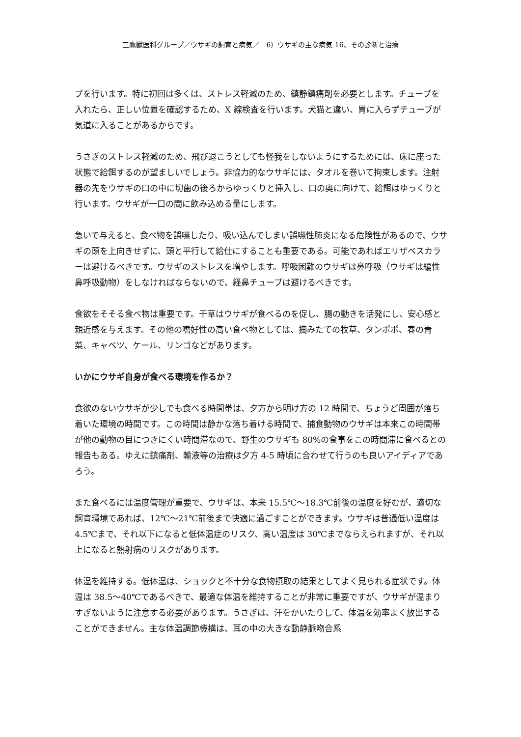三鷹獣医科グループ／ウサギの飼育と病気／　6）ウサギの主な病気 16、その診断と治療
ブを行います。特に初回は多くは、ストレス軽減のため、鎮静鎮痛剤を必要とします。チューブを入れたら、正しい位置を確認するため、X 線検査を行います。犬猫と違い、胃に入らずチューブが気道に入ることがあるからです。
うさぎのストレス軽減のため、飛び退こうとしても怪我をしないようにするためには、床に座った状態で給餌するのが望ましいでしょう。非協力的なウサギには、タオルを巻いて拘束します。注射器の先をウサギの口の中に切歯の後ろからゆっくりと挿入し、口の奥に向けて、給餌はゆっくりと行います。ウサギが一口の間に飲み込める量にします。
急いで与えると、食べ物を誤嚥したり、吸い込んでしまい誤嚥性肺炎になる危険性があるので、ウサギの頭を上向きせずに、頭と平行して給仕にすることも重要である。可能であればエリザベスカラーは避けるべきです。ウサギのストレスを増やします。呼吸困難のウサギは鼻呼吸（ウサギは編性鼻呼吸動物）をしなければならないので、経鼻チューブは避けるべきです。
食欲をそそる食べ物は重要です。干草はウサギが食べるのを促し、腸の動きを活発にし、安心感と親近感を与えます。その他の嗜好性の高い食べ物としては、摘みたての牧草、タンポポ、春の青菜、キャベツ、ケール、リンゴなどがあります。
いかにウサギ自身が食べる環境を作るか？
食欲のないウサギが少しでも食べる時間帯は、夕方から明け方の 12 時間で、ちょうど周囲が落ち着いた環境の時間です。この時間は静かな落ち着ける時間で、捕食動物のウサギは本来この時間帯が他の動物の目につきにくい時間滞なので、野生のウサギも 80%の食事をこの時間滞に食べるとの報告もある。ゆえに鎮痛剤、輸液等の治療は夕方 4-5 時頃に合わせて行うのも良いアイディアであろう。
また食べるには温度管理が重要で、ウサギは、本来 15.5℃～18.3℃前後の温度を好むが、適切な飼育環境であれば、12℃～21℃前後まで快適に過ごすことができます。ウサギは普通低い温度は 4.5℃まで、それ以下になると低体温症のリスク、高い温度は 30℃までならえられますが、それ以上になると熱射病のリスクがあります。
体温を維持する。低体温は、ショックと不十分な食物摂取の結果としてよく見られる症状です。体温は 38.5～40℃であるべきで、最適な体温を維持することが非常に重要ですが、ウサギが温まりすぎないように注意する必要があります。うさぎは、汗をかいたりして、体温を効率よく放出することができません。主な体温調節機構は、耳の中の大きな動静脈吻合系